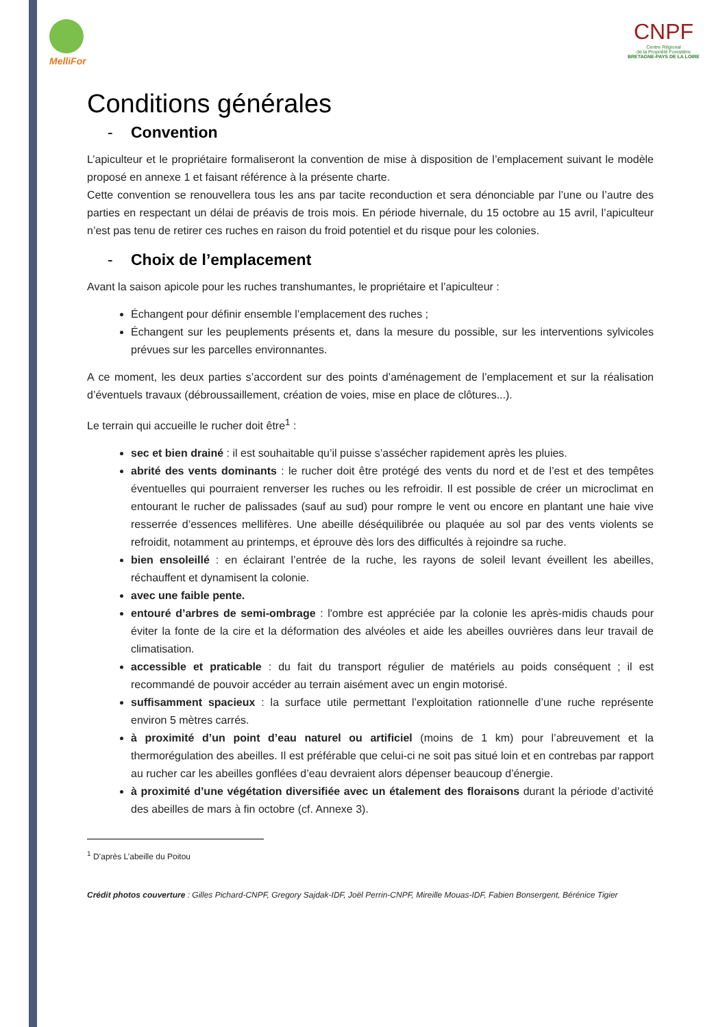MelliFor
CNPF
Centre Régional
de la Propriété Forestière
BRETAGNE-PAYS DE LA LOIRE
Conditions générales
- Convention
L’apiculteur et le propriétaire formaliseront la convention de mise à disposition de l’emplacement suivant le modèle proposé en annexe 1 et faisant référence à la présente charte.
Cette convention se renouvellera tous les ans par tacite reconduction et sera dénonciable par l’une ou l’autre des parties en respectant un délai de préavis de trois mois. En période hivernale, du 15 octobre au 15 avril, l’apiculteur n’est pas tenu de retirer ces ruches en raison du froid potentiel et du risque pour les colonies.
- Choix de l’emplacement
Avant la saison apicole pour les ruches transhumantes, le propriétaire et l’apiculteur :
Échangent pour définir ensemble l’emplacement des ruches ;
Échangent sur les peuplements présents et, dans la mesure du possible, sur les interventions sylvicoles prévues sur les parcelles environnantes.
A ce moment, les deux parties s’accordent sur des points d’aménagement de l’emplacement et sur la réalisation d’éventuels travaux (débroussaillement, création de voies, mise en place de clôtures...).
Le terrain qui accueille le rucher doit être<sup>1</sup> :
sec et bien drainé : il est souhaitable qu’il puisse s’assécher rapidement après les pluies.
abrité des vents dominants : le rucher doit être protégé des vents du nord et de l’est et des tempêtes éventuelles qui pourraient renverser les ruches ou les refroidir. Il est possible de créer un microclimat en entourant le rucher de palissades (sauf au sud) pour rompre le vent ou encore en plantant une haie vive resserrée d’essences mellifères. Une abeille déséquilibrée ou plaquée au sol par des vents violents se refroidit, notamment au printemps, et éprouve dès lors des difficultés à rejoindre sa ruche.
bien ensoleillé : en éclairant l’entrée de la ruche, les rayons de soleil levant éveillent les abeilles, réchauffent et dynamisent la colonie.
avec une faible pente.
entouré d’arbres de semi-ombrage : l'ombre est appréciée par la colonie les après-midis chauds pour éviter la fonte de la cire et la déformation des alvéoles et aide les abeilles ouvrières dans leur travail de climatisation.
accessible et praticable : du fait du transport régulier de matériels au poids conséquent ; il est recommandé de pouvoir accéder au terrain aisément avec un engin motorisé.
suffisamment spacieux : la surface utile permettant l’exploitation rationnelle d’une ruche représente environ 5 mètres carrés.
à proximité d’un point d’eau naturel ou artificiel (moins de 1 km) pour l’abreuvement et la thermorégulation des abeilles. Il est préférable que celui-ci ne soit pas situé loin et en contrebas par rapport au rucher car les abeilles gonflées d’eau devraient alors dépenser beaucoup d’énergie.
à proximité d’une végétation diversifiée avec un étalement des floraisons durant la période d’activité des abeilles de mars à fin octobre (cf. Annexe 3).
<sup>1</sup> D’après L’abeille du Poitou
Crédit photos couverture : Gilles Pichard-CNPF, Gregory Sajdak-IDF, Joël Perrin-CNPF, Mireille Mouas-IDF, Fabien Bonsergent, Bérénice Tigier